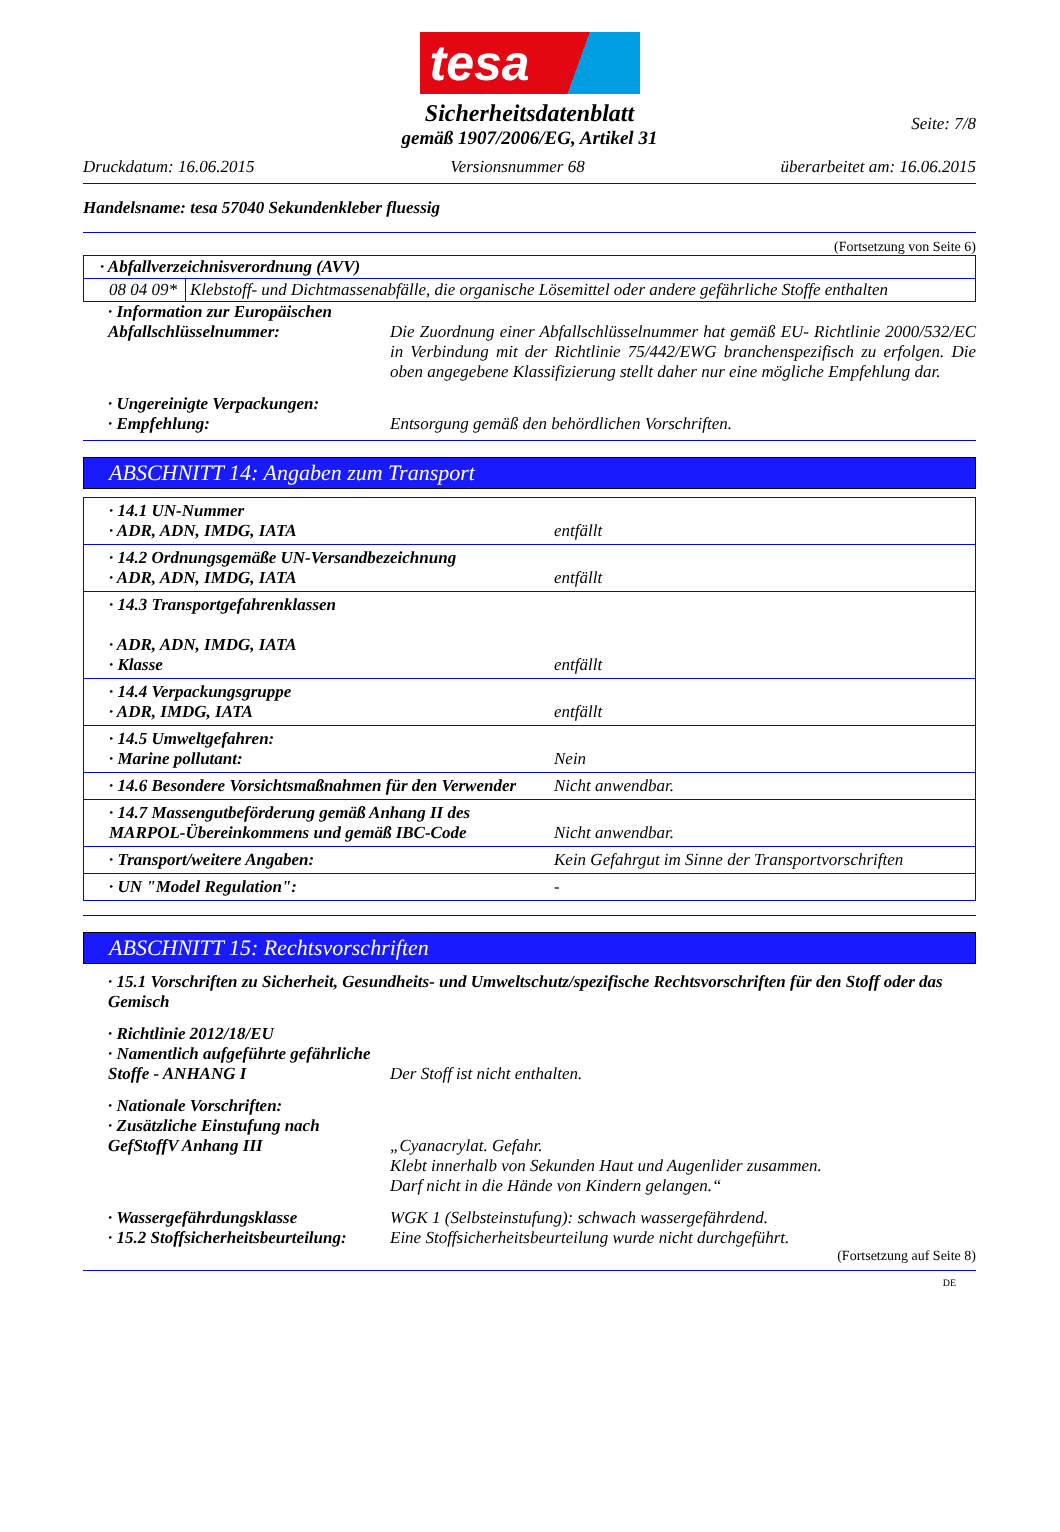tesa
Seite: 7/8
Sicherheitsdatenblatt
gemäß 1907/2006/EG, Artikel 31
Druckdatum: 16.06.2015 Versionsnummer 68 überarbeitet am: 16.06.2015
Handelsname: tesa 57040 Sekundenkleber fluessig
(Fortsetzung von Seite 6)
| · Abfallverzeichnisverordnung (AVV) | |
| 08 04 09* | Klebstoff- und Dichtmassenabfälle, die organische Lösemittel oder andere gefährliche Stoffe enthalten |
· Information zur Europäischen Abfallschlüsselnummer:
Die Zuordnung einer Abfallschlüsselnummer hat gemäß EU- Richtlinie 2000/532/EC in Verbindung mit der Richtlinie 75/442/EWG branchenspezifisch zu erfolgen. Die oben angegebene Klassifizierung stellt daher nur eine mögliche Empfehlung dar.
· Ungereinigte Verpackungen:
· Empfehlung:
Entsorgung gemäß den behördlichen Vorschriften.
ABSCHNITT 14: Angaben zum Transport
| · 14.1 UN-Nummer · ADR, ADN, IMDG, IATA | entfällt |
| · 14.2 Ordnungsgemäße UN-Versandbezeichnung · ADR, ADN, IMDG, IATA | entfällt |
| · 14.3 Transportgefahrenklassen · ADR, ADN, IMDG, IATA · Klasse | entfällt |
| · 14.4 Verpackungsgruppe · ADR, IMDG, IATA | entfällt |
| · 14.5 Umweltgefahren: · Marine pollutant: | Nein |
| · 14.6 Besondere Vorsichtsmaßnahmen für den Verwender | Nicht anwendbar. |
| · 14.7 Massengutbeförderung gemäß Anhang II des MARPOL-Übereinkommens und gemäß IBC-Code | Nicht anwendbar. |
| · Transport/weitere Angaben: | Kein Gefahrgut im Sinne der Transportvorschriften |
| · UN "Model Regulation": | - |
ABSCHNITT 15: Rechtsvorschriften
· 15.1 Vorschriften zu Sicherheit, Gesundheits- und Umweltschutz/spezifische Rechtsvorschriften für den Stoff oder das Gemisch
· Richtlinie 2012/18/EU
· Namentlich aufgeführte gefährliche Stoffe - ANHANG I
Der Stoff ist nicht enthalten.
· Nationale Vorschriften:
· Zusätzliche Einstufung nach GefStoffV Anhang III
„Cyanacrylat. Gefahr.
Klebt innerhalb von Sekunden Haut und Augenlider zusammen.
Darf nicht in die Hände von Kindern gelangen.“
· Wassergefährdungsklasse
· 15.2 Stoffsicherheitsbeurteilung:
WGK 1 (Selbsteinstufung): schwach wassergefährdend.
Eine Stoffsicherheitsbeurteilung wurde nicht durchgeführt.
(Fortsetzung auf Seite 8)
DE